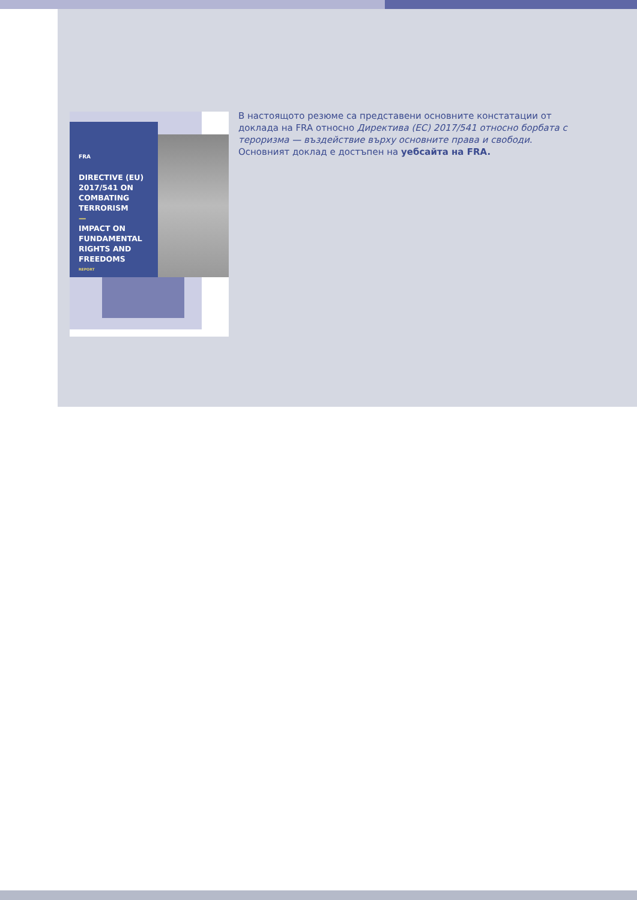FRA
DIRECTIVE (EU) 2017/541 ON COMBATING TERRORISM
—
IMPACT ON FUNDAMENTAL RIGHTS AND FREEDOMS
REPORT
В настоящото резюме са представени основните констатации от доклада на FRA относно Директива (ЕС) 2017/541 относно борбата с тероризма — въздействие върху основните права и свободи. Основният доклад е достъпен на уебсайта на FRA.